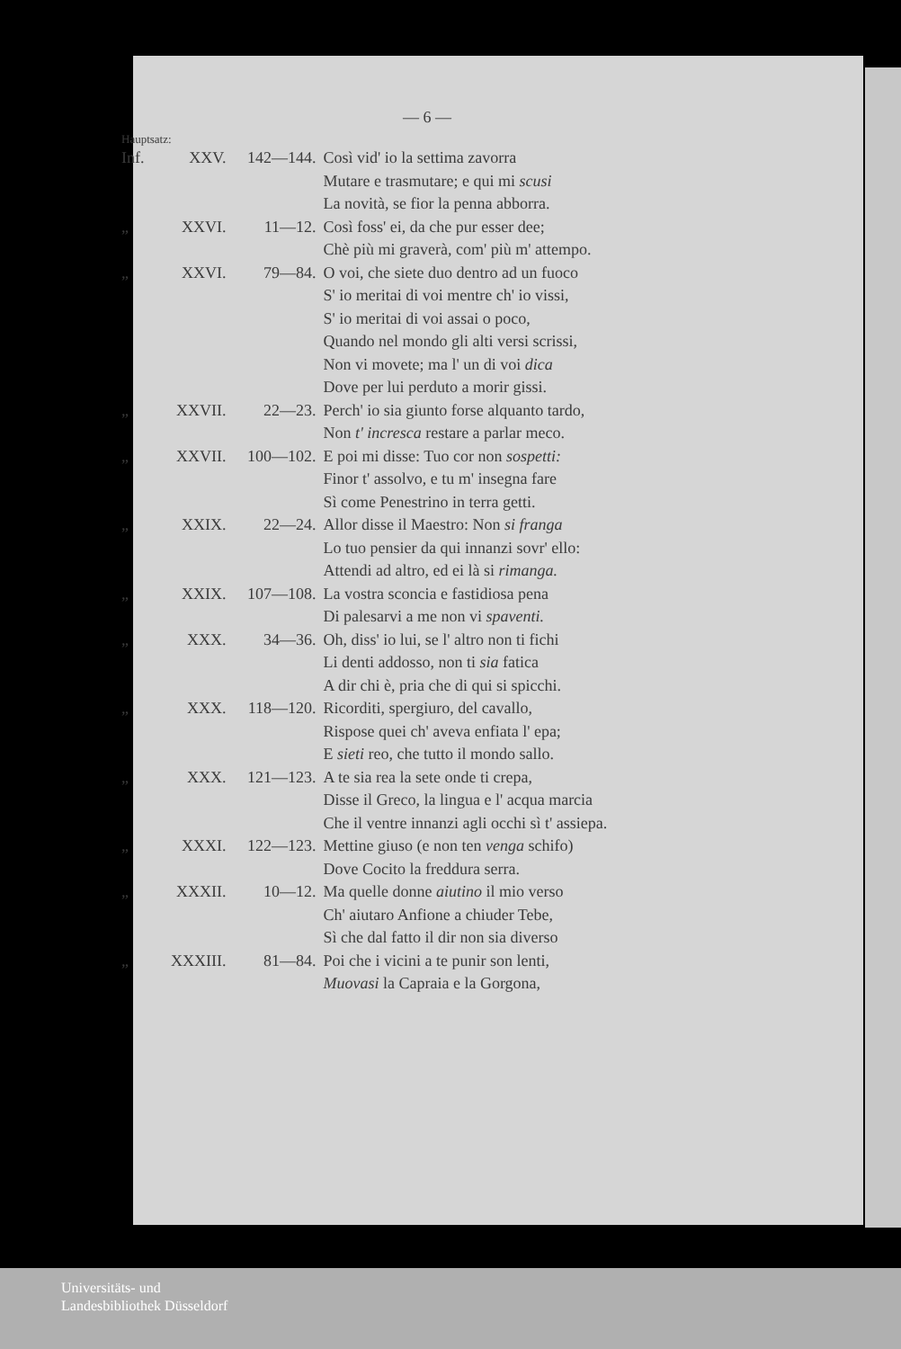— 6 —
Hauptsatz:
| Inf. | XXV. | 142—144. | Così vid' io la settima zavorra Mutare e trasmutare; e qui mi scusi La novità, se fior la penna abborra. |
| „ | XXVI. | 11—12. | Così foss' ei, da che pur esser dee; Chè più mi graverà, com' più m' attempo. |
| „ | XXVI. | 79—84. | O voi, che siete duo dentro ad un fuoco S' io meritai di voi mentre ch' io vissi, S' io meritai di voi assai o poco, Quando nel mondo gli alti versi scrissi, Non vi movete; ma l' un di voi dica Dove per lui perduto a morir gissi. |
| „ | XXVII. | 22—23. | Perch' io sia giunto forse alquanto tardo, Non t' incresca restare a parlar meco. |
| „ | XXVII. | 100—102. | E poi mi disse: Tuo cor non sospetti: Finor t' assolvo, e tu m' insegna fare Sì come Penestrino in terra getti. |
| „ | XXIX. | 22—24. | Allor disse il Maestro: Non si franga Lo tuo pensier da qui innanzi sovr' ello: Attendi ad altro, ed ei là si rimanga. |
| „ | XXIX. | 107—108. | La vostra sconcia e fastidiosa pena Di palesarvi a me non vi spaventi. |
| „ | XXX. | 34—36. | Oh, diss' io lui, se l' altro non ti fichi Li denti addosso, non ti sia fatica A dir chi è, pria che di qui si spicchi. |
| „ | XXX. | 118—120. | Ricorditi, spergiuro, del cavallo, Rispose quei ch' aveva enfiata l' epa; E sieti reo, che tutto il mondo sallo. |
| „ | XXX. | 121—123. | A te sia rea la sete onde ti crepa, Disse il Greco, la lingua e l' acqua marcia Che il ventre innanzi agli occhi sì t' assiepa. |
| „ | XXXI. | 122—123. | Mettine giuso (e non ten venga schifo) Dove Cocito la freddura serra. |
| „ | XXXII. | 10—12. | Ma quelle donne aiutino il mio verso Ch' aiutaro Anfione a chiuder Tebe, Sì che dal fatto il dir non sia diverso |
| „ | XXXIII. | 81—84. | Poi che i vicini a te punir son lenti, Muovasi la Capraia e la Gorgona, |
Universitäts- und
Landesbibliothek Düsseldorf